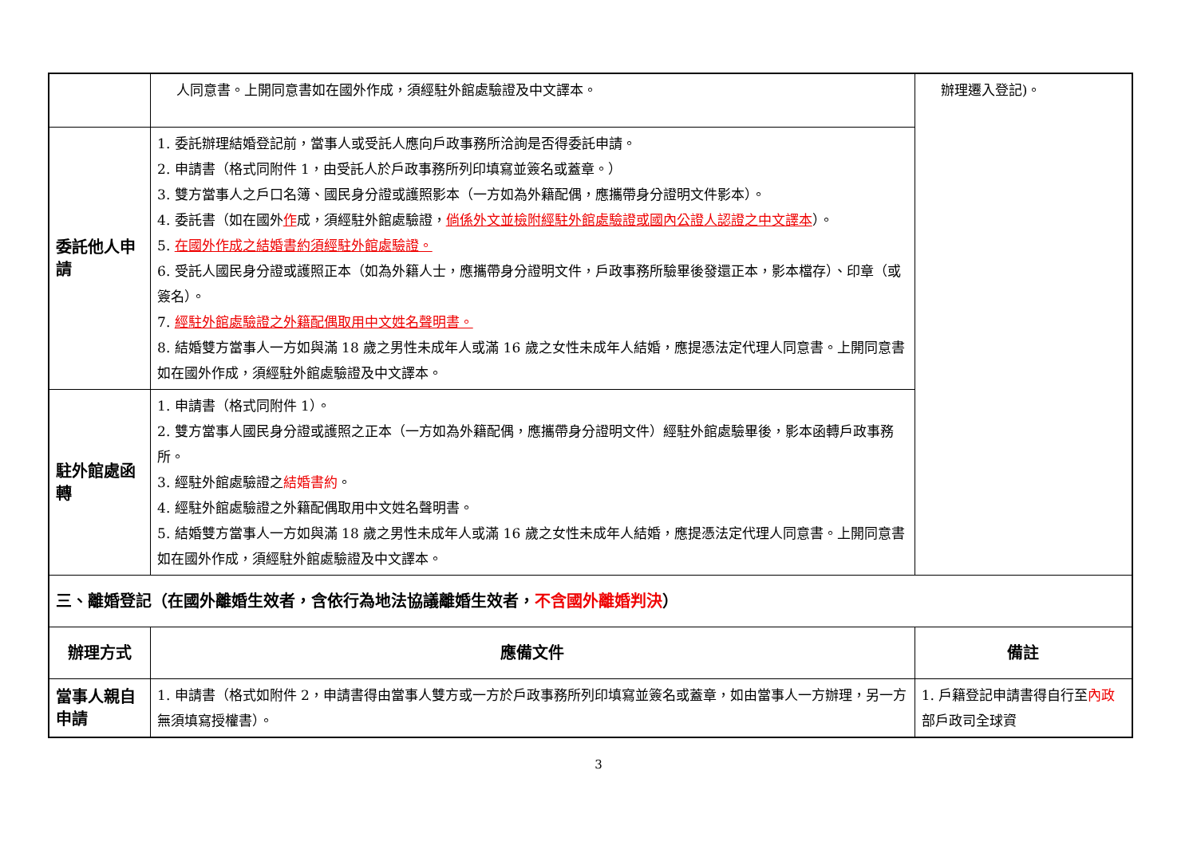| | 人同意書。上開同意書如在國外作成，須經駐外館處驗證及中文譯本。 | 辦理遷入登記)。 |
| 委託他人申請 | 1. 委託辦理結婚登記前，當事人或受託人應向戶政事務所洽詢是否得委託申請。 2. 申請書（格式同附件 1，由受託人於戶政事務所列印填寫並簽名或蓋章。） 3. 雙方當事人之戶口名簿、國民身分證或護照影本（一方如為外籍配偶，應攜帶身分證明文件影本）。 4. 委託書（如在國外 作 成，須經駐外館處驗證， 倘係外文並檢附經駐外館處驗證或國內公證人認證之中文譯本 ）。 5. 在國外作成之結婚書約須經駐外館處驗證。 6. 受託人國民身分證或護照正本（如為外籍人士，應攜帶身分證明文件，戶政事務所驗畢後發還正本，影本檔存）、印章（或簽名）。 7. 經駐外館處驗證之外籍配偶取用中文姓名聲明書。 8. 結婚雙方當事人一方如與滿 18 歲之男性未成年人或滿 16 歲之女性未成年人結婚，應提憑法定代理人同意書。上開同意書如在國外作成，須經駐外館處驗證及中文譯本。 | |
| 駐外館處函轉 | 1. 申請書（格式同附件 1）。 2. 雙方當事人國民身分證或護照之正本（一方如為外籍配偶，應攜帶身分證明文件）經駐外館處驗畢後，影本函轉戶政事務所。 3. 經駐外館處驗證之 結婚書約 。 4. 經駐外館處驗證之外籍配偶取用中文姓名聲明書。 5. 結婚雙方當事人一方如與滿 18 歲之男性未成年人或滿 16 歲之女性未成年人結婚，應提憑法定代理人同意書。上開同意書如在國外作成，須經駐外館處驗證及中文譯本。 | |
| 三、離婚登記（在國外離婚生效者，含依行為地法協議離婚生效者， 不含國外離婚判決 ） | | |
| 辦理方式 | 應備文件 | 備註 |
| 當事人親自申請 | 1. 申請書（格式如附件 2，申請書得由當事人雙方或一方於戶政事務所列印填寫並簽名或蓋章，如由當事人一方辦理，另一方無須填寫授權書）。 | 1. 戶籍登記申請書得自行至 內政 部戶政司全球資 |
3